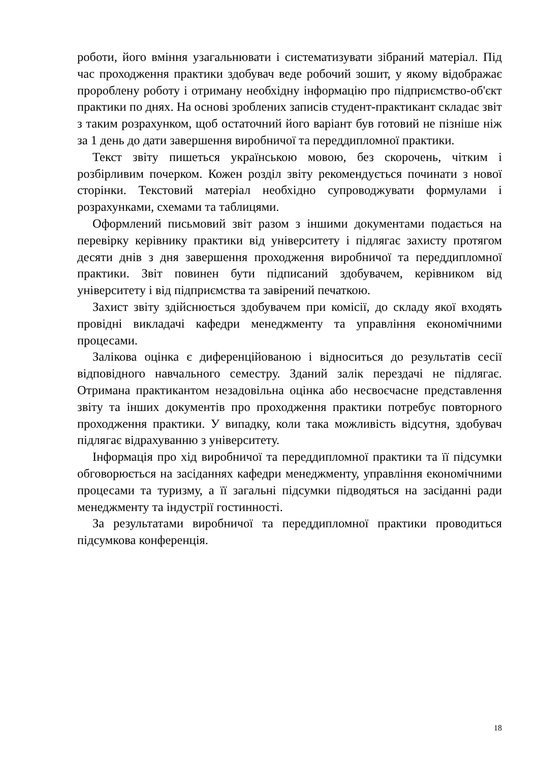роботи, його вміння узагальнювати і систематизувати зібраний матеріал. Під час проходження практики здобувач веде робочий зошит, у якому відображає пророблену роботу і отриману необхідну інформацію про підприємство-об'єкт практики по днях. На основі зроблених записів студент-практикант складає звіт з таким розрахунком, щоб остаточний його варіант був готовий не пізніше ніж за 1 день до дати завершення виробничої та переддипломної практики.
Текст звіту пишеться українською мовою, без скорочень, чітким і розбірливим почерком. Кожен розділ звіту рекомендується починати з нової сторінки. Текстовий матеріал необхідно супроводжувати формулами і розрахунками, схемами та таблицями.
Оформлений письмовий звіт разом з іншими документами подається на перевірку керівнику практики від університету і підлягає захисту протягом десяти днів з дня завершення проходження виробничої та переддипломної практики. Звіт повинен бути підписаний здобувачем, керівником від університету і від підприємства та завірений печаткою.
Захист звіту здійснюється здобувачем при комісії, до складу якої входять провідні викладачі кафедри менеджменту та управління економічними процесами.
Залікова оцінка є диференційованою і відноситься до результатів сесії відповідного навчального семестру. Зданий залік перездачі не підлягає. Отримана практикантом незадовільна оцінка або несвоєчасне представлення звіту та інших документів про проходження практики потребує повторного проходження практики. У випадку, коли така можливість відсутня, здобувач підлягає відрахуванню з університету.
Інформація про хід виробничої та переддипломної практики та її підсумки обговорюється на засіданнях кафедри менеджменту, управління економічними процесами та туризму, а її загальні підсумки підводяться на засіданні ради менеджменту та індустрії гостинності.
За результатами виробничої та переддипломної практики проводиться підсумкова конференція.
18